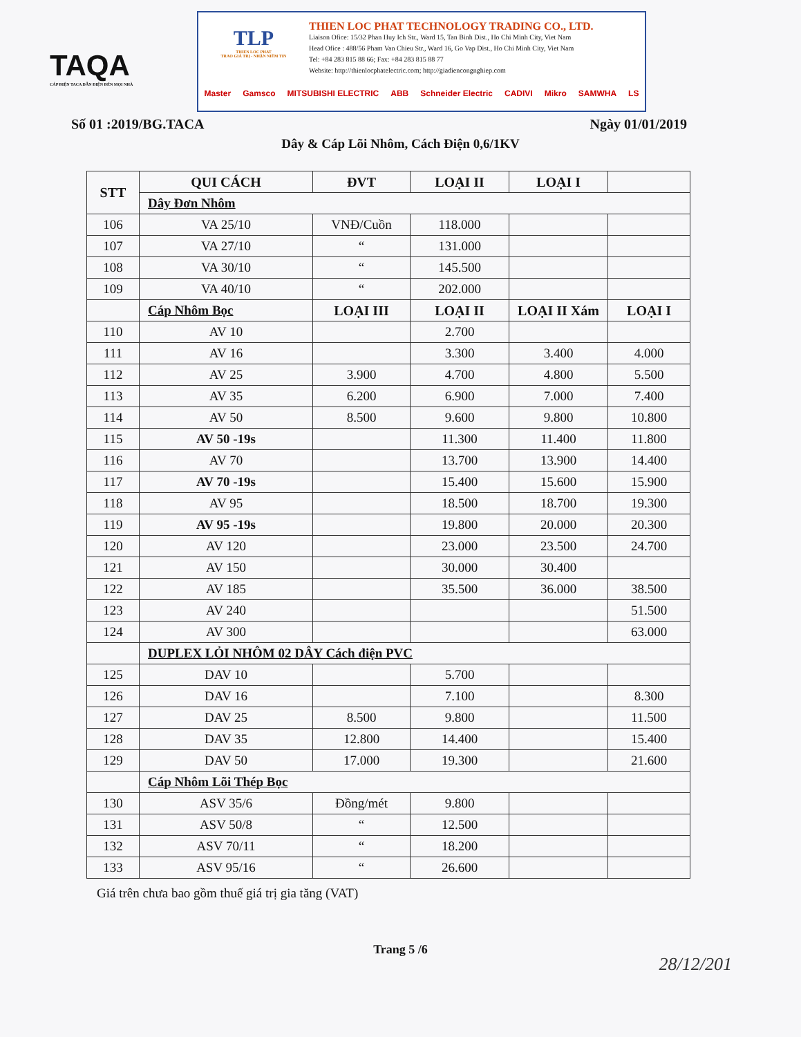TAQA
CÁP ĐIỆN TACA DẪN ĐIỆN ĐẾN MỌI NHÀ
TLP
THIEN LOC PHAT
TRAO GIÁ TRỊ - NHẬN NIỀM TIN
THIEN LOC PHAT TECHNOLOGY TRADING CO., LTD.
Liaison Ofice: 15/32 Phan Huy Ich Str., Ward 15, Tan Binh Dist., Ho Chi Minh City, Viet Nam
Head Ofice : 488/56 Pham Van Chieu Str., Ward 16, Go Vap Dist., Ho Chi Minh City, Viet Nam
Tel: +84 283 815 88 66; Fax: +84 283 815 88 77
Website: http://thienlocphatelectric.com; http://giadiencongnghiep.com
Master Gamsco MITSUBISHI ELECTRIC ABB Schneider Electric CADIVI Mikro SAMWHA LS
Số 01 :2019/BG.TACA Ngày 01/01/2019
Dây & Cáp Lõi Nhôm, Cách Điện 0,6/1KV
| STT | QUI CÁCH | ĐVT | LOẠI II | LOẠI I | |
| --- | --- | --- | --- | --- | --- |
| | Dây Đơn Nhôm | | | | |
| 106 | VA 25/10 | VNĐ/Cuồn | 118.000 | | |
| 107 | VA 27/10 | “ | 131.000 | | |
| 108 | VA 30/10 | “ | 145.500 | | |
| 109 | VA 40/10 | “ | 202.000 | | |
| | Cáp Nhôm Bọc | LOẠI III | LOẠI II | LOẠI II Xám | LOẠI I |
| 110 | AV 10 | | 2.700 | | |
| 111 | AV 16 | | 3.300 | 3.400 | 4.000 |
| 112 | AV 25 | 3.900 | 4.700 | 4.800 | 5.500 |
| 113 | AV 35 | 6.200 | 6.900 | 7.000 | 7.400 |
| 114 | AV 50 | 8.500 | 9.600 | 9.800 | 10.800 |
| 115 | AV 50 -19s | | 11.300 | 11.400 | 11.800 |
| 116 | AV 70 | | 13.700 | 13.900 | 14.400 |
| 117 | AV 70 -19s | | 15.400 | 15.600 | 15.900 |
| 118 | AV 95 | | 18.500 | 18.700 | 19.300 |
| 119 | AV 95 -19s | | 19.800 | 20.000 | 20.300 |
| 120 | AV 120 | | 23.000 | 23.500 | 24.700 |
| 121 | AV 150 | | 30.000 | 30.400 | |
| 122 | AV 185 | | 35.500 | 36.000 | 38.500 |
| 123 | AV 240 | | | | 51.500 |
| 124 | AV 300 | | | | 63.000 |
| | DUPLEX LỎI NHÔM 02 DÂY Cách điện PVC | | | | |
| 125 | DAV 10 | | 5.700 | | |
| 126 | DAV 16 | | 7.100 | | 8.300 |
| 127 | DAV 25 | 8.500 | 9.800 | | 11.500 |
| 128 | DAV 35 | 12.800 | 14.400 | | 15.400 |
| 129 | DAV 50 | 17.000 | 19.300 | | 21.600 |
| | Cáp Nhôm Lõi Thép Bọc | | | | |
| 130 | ASV 35/6 | Đồng/mét | 9.800 | | |
| 131 | ASV 50/8 | “ | 12.500 | | |
| 132 | ASV 70/11 | “ | 18.200 | | |
| 133 | ASV 95/16 | “ | 26.600 | | |
Giá trên chưa bao gồm thuế giá trị gia tăng (VAT)
Trang 5 /6
28/12/201